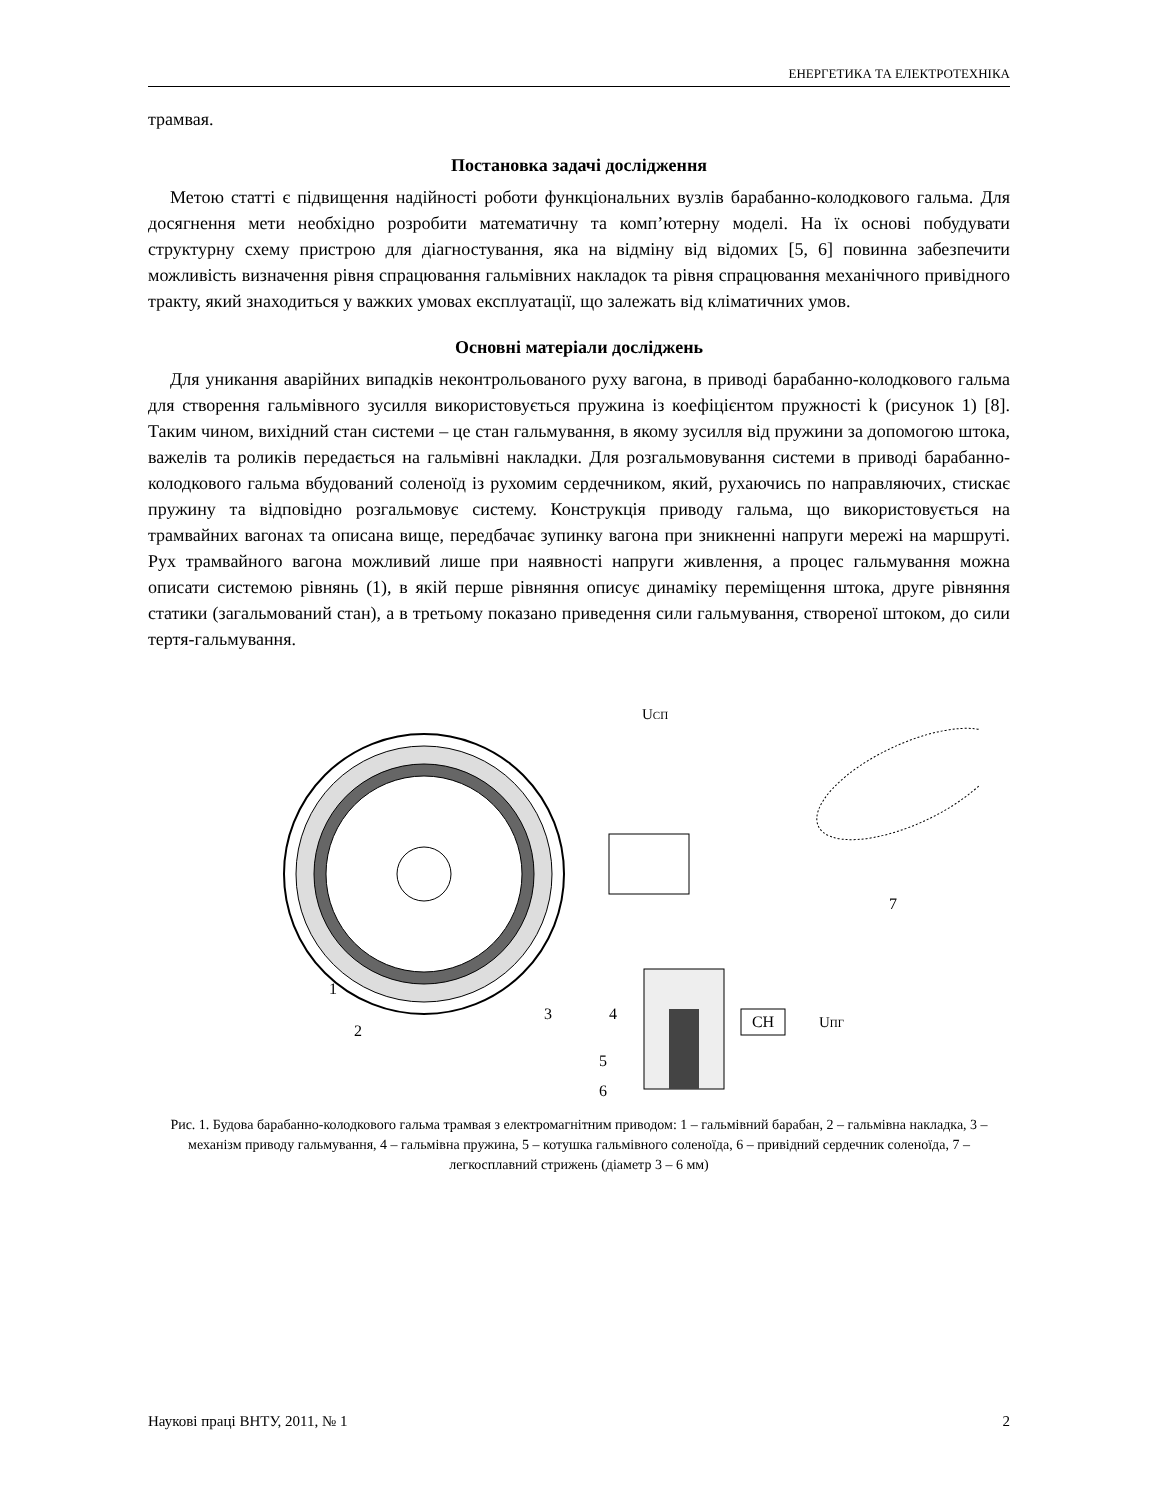ЕНЕРГЕТИКА ТА ЕЛЕКТРОТЕХНІКА
трамвая.
Постановка задачі дослідження
Метою статті є підвищення надійності роботи функціональних вузлів барабанно-колодкового гальма. Для досягнення мети необхідно розробити математичну та комп’ютерну моделі. На їх основі побудувати структурну схему пристрою для діагностування, яка на відміну від відомих [5, 6] повинна забезпечити можливість визначення рівня спрацювання гальмівних накладок та рівня спрацювання механічного привідного тракту, який знаходиться у важких умовах експлуатації, що залежать від кліматичних умов.
Основні матеріали досліджень
Для уникання аварійних випадків неконтрольованого руху вагона, в приводі барабанно-колодкового гальма для створення гальмівного зусилля використовується пружина із коефіцієнтом пружності k (рисунок 1) [8]. Таким чином, вихідний стан системи – це стан гальмування, в якому зусилля від пружини за допомогою штока, важелів та роликів передається на гальмівні накладки. Для розгальмовування системи в приводі барабанно-колодкового гальма вбудований соленоїд із рухомим сердечником, який, рухаючись по направляючих, стискає пружину та відповідно розгальмовує систему. Конструкція приводу гальма, що використовується на трамвайних вагонах та описана вище, передбачає зупинку вагона при зникненні напруги мережі на маршруті. Рух трамвайного вагона можливий лише при наявності напруги живлення, а процес гальмування можна описати системою рівнянь (1), в якій перше рівняння описує динаміку переміщення штока, друге рівняння статики (загальмований стан), а в третьому показано приведення сили гальмування, створеної штоком, до сили тертя-гальмування.
CH
UСП
UПГ
1
2
3
4
5
6
7
Рис. 1. Будова барабанно-колодкового гальма трамвая з електромагнітним приводом: 1 – гальмівний барабан, 2 – гальмівна накладка, 3 – механізм приводу гальмування, 4 – гальмівна пружина, 5 – котушка гальмівного соленоїда, 6 – привідний сердечник соленоїда, 7 – легкосплавний стрижень (діаметр 3 – 6 мм)
Наукові праці ВНТУ, 2011, № 1 2